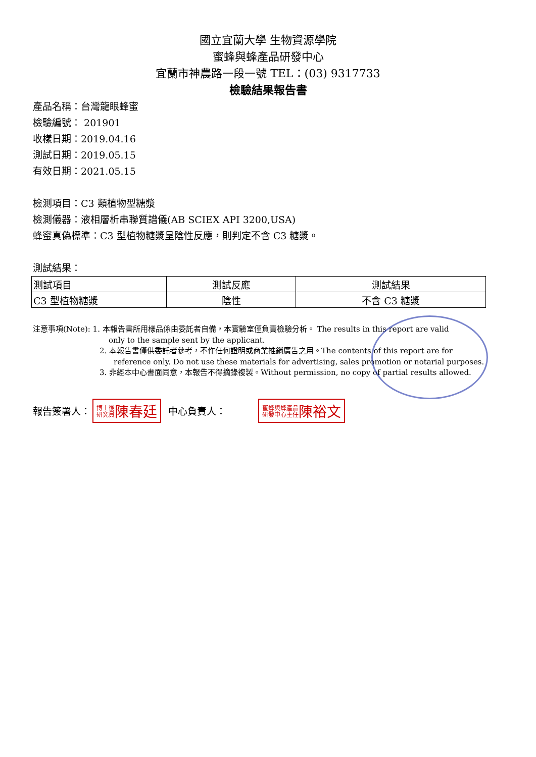國立宜蘭大學 生物資源學院
蜜蜂與蜂產品研發中心
宜蘭市神農路一段一號 TEL：(03) 9317733
檢驗結果報告書
產品名稱：台灣龍眼蜂蜜
檢驗編號： 201901
收樣日期：2019.04.16
測試日期：2019.05.15
有效日期：2021.05.15
檢測項目：C3 類植物型糖漿
檢測儀器：液相層析串聯質譜儀(AB SCIEX API 3200,USA)
蜂蜜真偽標準：C3 型植物糖漿呈陰性反應，則判定不含 C3 糖漿。
測試結果：
| 測試項目 | 測試反應 | 測試結果 |
| C3 型植物糖漿 | 陰性 | 不含 C3 糖漿 |
注意事項(Note): 1. 本報告書所用樣品係由委託者自備，本實驗室僅負責檢驗分析。 The results in this report are valid
only to the sample sent by the applicant.
2. 本報告書僅供委託者參考，不作任何證明或商業推銷廣告之用。The contents of this report are for
reference only. Do not use these materials for advertising, sales promotion or notarial purposes.
3. 非經本中心書面同意，本報告不得摘錄複製。Without permission, no copy of partial results allowed.
報告簽署人： 博士後
研究員陳春廷 中心負責人： 蜜蜂與蜂產品
研發中心主任陳裕文